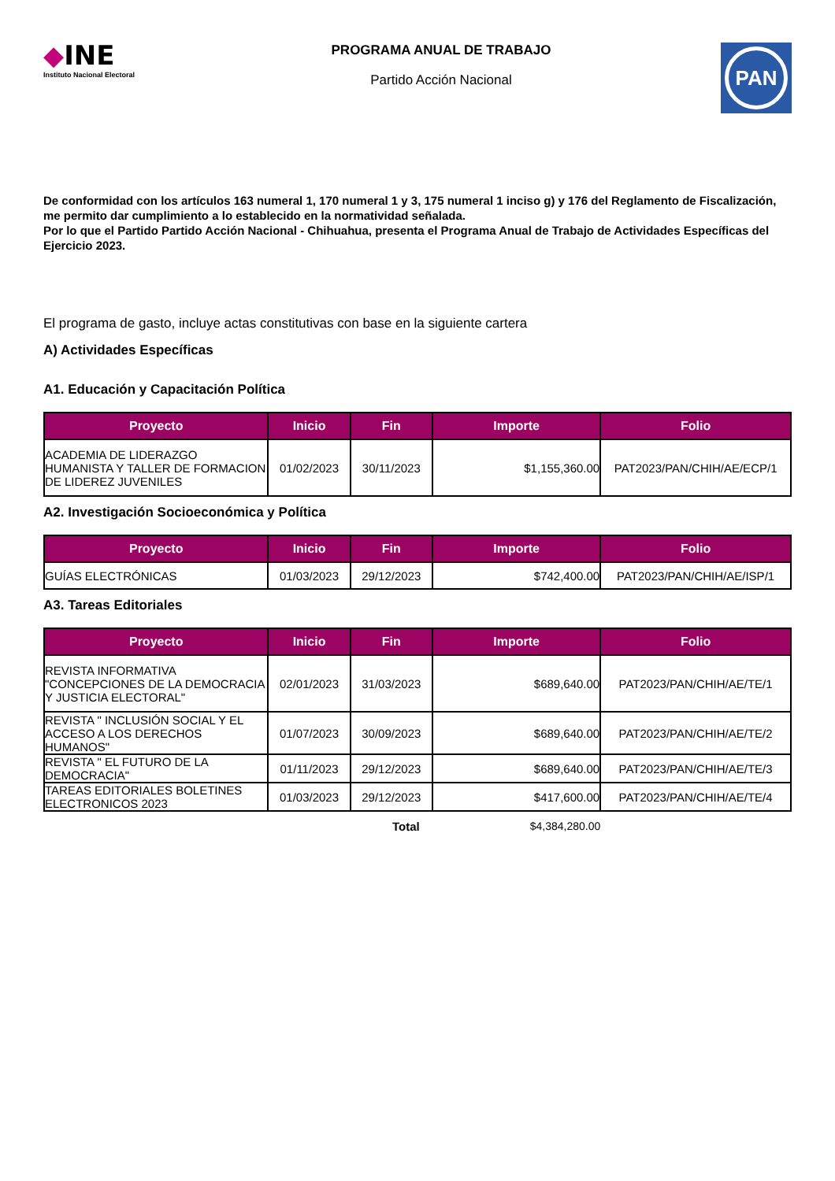◆INE
Instituto Nacional Electoral
PROGRAMA ANUAL DE TRABAJO
Partido Acción Nacional
PAN
De conformidad con los artículos 163 numeral 1, 170 numeral 1 y 3, 175 numeral 1 inciso g) y 176 del Reglamento de Fiscalización, me permito dar cumplimiento a lo establecido en la normatividad señalada.
Por lo que el Partido Partido Acción Nacional - Chihuahua, presenta el Programa Anual de Trabajo de Actividades Específicas del Ejercicio 2023.
El programa de gasto, incluye actas constitutivas con base en la siguiente cartera
A) Actividades Específicas
A1. Educación y Capacitación Política
| Proyecto | Inicio | Fin | Importe | Folio |
| --- | --- | --- | --- | --- |
| ACADEMIA DE LIDERAZGO HUMANISTA Y TALLER DE FORMACION DE LIDEREZ JUVENILES | 01/02/2023 | 30/11/2023 | $1,155,360.00 | PAT2023/PAN/CHIH/AE/ECP/1 |
A2. Investigación Socioeconómica y Política
| Proyecto | Inicio | Fin | Importe | Folio |
| --- | --- | --- | --- | --- |
| GUÍAS ELECTRÓNICAS | 01/03/2023 | 29/12/2023 | $742,400.00 | PAT2023/PAN/CHIH/AE/ISP/1 |
A3. Tareas Editoriales
| Proyecto | Inicio | Fin | Importe | Folio |
| --- | --- | --- | --- | --- |
| REVISTA INFORMATIVA "CONCEPCIONES DE LA DEMOCRACIA Y JUSTICIA ELECTORAL" | 02/01/2023 | 31/03/2023 | $689,640.00 | PAT2023/PAN/CHIH/AE/TE/1 |
| REVISTA " INCLUSIÓN SOCIAL Y EL ACCESO A LOS DERECHOS HUMANOS" | 01/07/2023 | 30/09/2023 | $689,640.00 | PAT2023/PAN/CHIH/AE/TE/2 |
| REVISTA " EL FUTURO DE LA DEMOCRACIA" | 01/11/2023 | 29/12/2023 | $689,640.00 | PAT2023/PAN/CHIH/AE/TE/3 |
| TAREAS EDITORIALES BOLETINES ELECTRONICOS 2023 | 01/03/2023 | 29/12/2023 | $417,600.00 | PAT2023/PAN/CHIH/AE/TE/4 |
Total $4,384,280.00